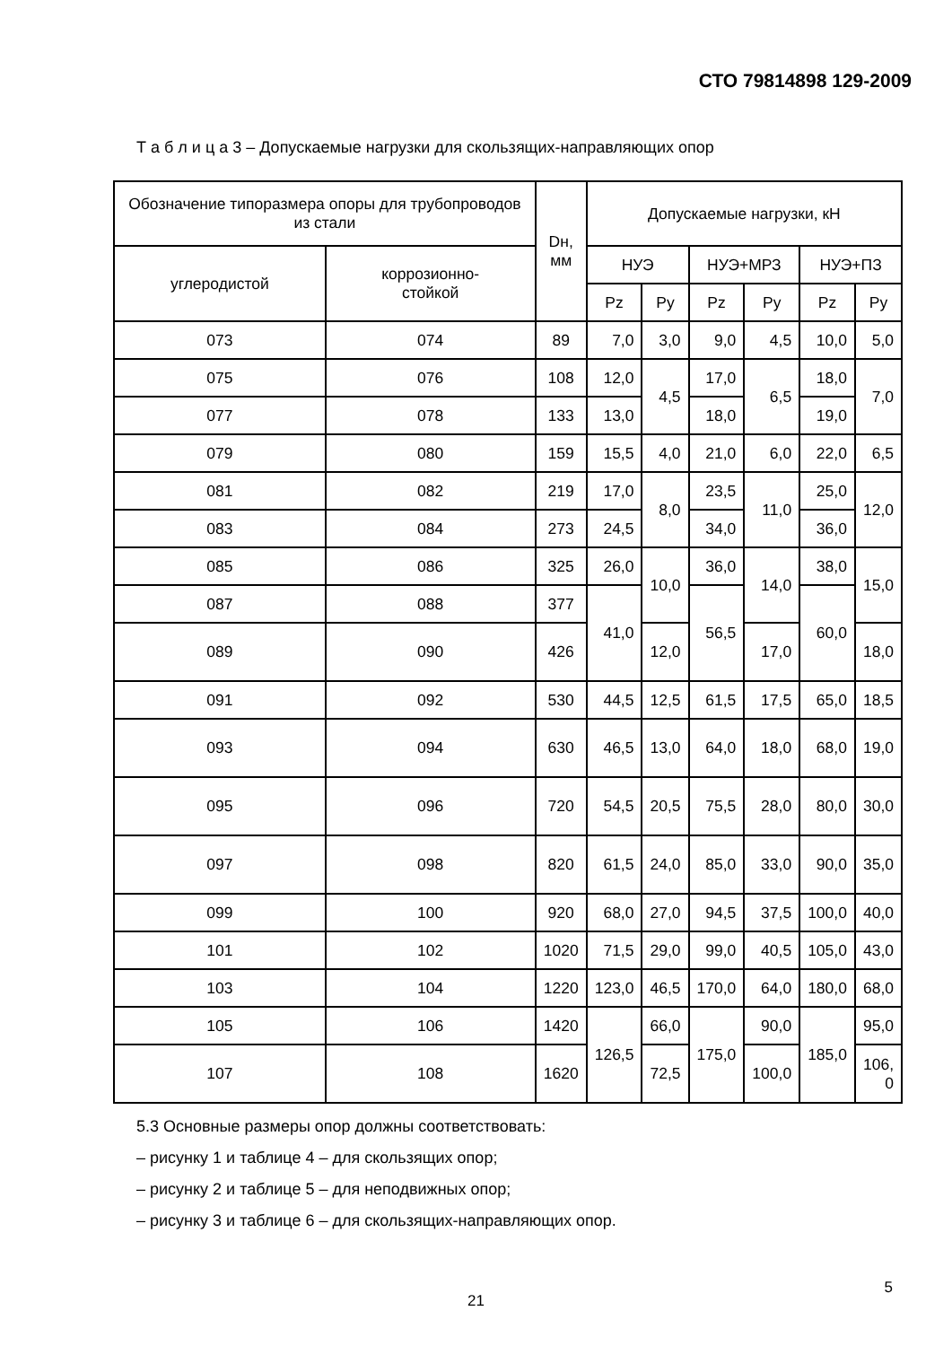СТО 79814898 129-2009
Т а б л и ц а 3 – Допускаемые нагрузки для скользящих-направляющих опор
| Обозначение типоразмера опоры для трубопроводов из стали | | Dн, мм | Допускаемые нагрузки, кН | | | | | |
| --- | --- | --- | --- | --- | --- | --- | --- | --- |
| углеродистой | коррозионно- стойкой | | НУЭ | | НУЭ+МРЗ | | НУЭ+ПЗ | |
| | | | Pz | Py | Pz | Py | Pz | Py |
| 073 | 074 | 89 | 7,0 | 3,0 | 9,0 | 4,5 | 10,0 | 5,0 |
| 075 | 076 | 108 | 12,0 | 4,5 | 17,0 | 6,5 | 18,0 | 7,0 |
| 077 | 078 | 133 | 13,0 | | 18,0 | | 19,0 | |
| 079 | 080 | 159 | 15,5 | 4,0 | 21,0 | 6,0 | 22,0 | 6,5 |
| 081 | 082 | 219 | 17,0 | 8,0 | 23,5 | 11,0 | 25,0 | 12,0 |
| 083 | 084 | 273 | 24,5 | | 34,0 | | 36,0 | |
| 085 | 086 | 325 | 26,0 | 10,0 | 36,0 | 14,0 | 38,0 | 15,0 |
| 087 | 088 | 377 | 41,0 | | 56,5 | | 60,0 | |
| 089 | 090 | 426 | | 12,0 | | 17,0 | | 18,0 |
| 091 | 092 | 530 | 44,5 | 12,5 | 61,5 | 17,5 | 65,0 | 18,5 |
| 093 | 094 | 630 | 46,5 | 13,0 | 64,0 | 18,0 | 68,0 | 19,0 |
| 095 | 096 | 720 | 54,5 | 20,5 | 75,5 | 28,0 | 80,0 | 30,0 |
| 097 | 098 | 820 | 61,5 | 24,0 | 85,0 | 33,0 | 90,0 | 35,0 |
| 099 | 100 | 920 | 68,0 | 27,0 | 94,5 | 37,5 | 100,0 | 40,0 |
| 101 | 102 | 1020 | 71,5 | 29,0 | 99,0 | 40,5 | 105,0 | 43,0 |
| 103 | 104 | 1220 | 123,0 | 46,5 | 170,0 | 64,0 | 180,0 | 68,0 |
| 105 | 106 | 1420 | 126,5 | 66,0 | 175,0 | 90,0 | 185,0 | 95,0 |
| 107 | 108 | 1620 | | 72,5 | | 100,0 | | 106, 0 |
5.3 Основные размеры опор должны соответствовать:
– рисунку 1 и таблице 4 – для скользящих опор;
– рисунку 2 и таблице 5 – для неподвижных опор;
– рисунку 3 и таблице 6 – для скользящих-направляющих опор.
21
5